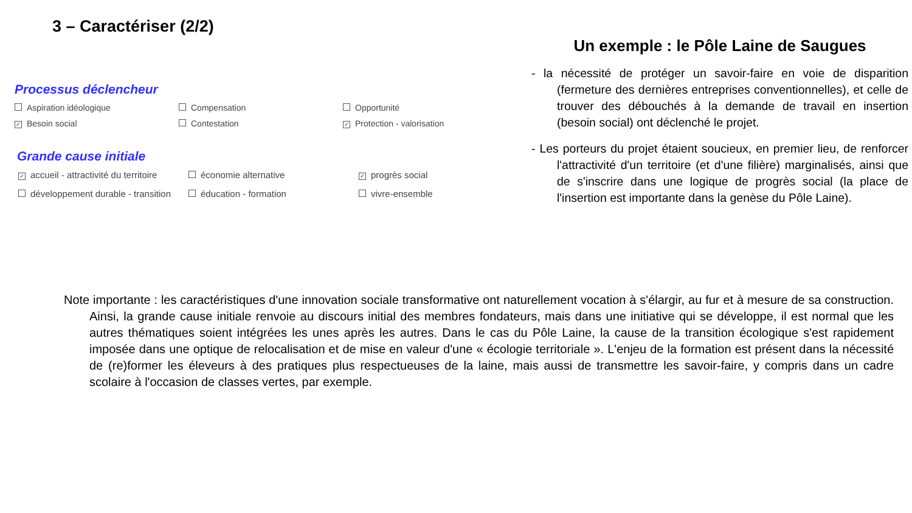3 – Caractériser (2/2)
Processus déclencheur
Aspiration idéologique
Compensation
Opportunité
✓ Besoin social
Contestation
✓ Protection - valorisation
Grande cause initiale
✓ accueil - attractivité du territoire
économie alternative
✓ progrès social
développement durable - transition
éducation - formation
vivre-ensemble
Un exemple : le Pôle Laine de Saugues
- la nécessité de protéger un savoir-faire en voie de disparition (fermeture des dernières entreprises conventionnelles), et celle de trouver des débouchés à la demande de travail en insertion (besoin social) ont déclenché le projet.
- Les porteurs du projet étaient soucieux, en premier lieu, de renforcer l'attractivité d'un territoire (et d'une filière) marginalisés, ainsi que de s'inscrire dans une logique de progrès social (la place de l'insertion est importante dans la genèse du Pôle Laine).
Note importante : les caractéristiques d'une innovation sociale transformative ont naturellement vocation à s'élargir, au fur et à mesure de sa construction. Ainsi, la grande cause initiale renvoie au discours initial des membres fondateurs, mais dans une initiative qui se développe, il est normal que les autres thématiques soient intégrées les unes après les autres. Dans le cas du Pôle Laine, la cause de la transition écologique s'est rapidement imposée dans une optique de relocalisation et de mise en valeur d'une « écologie territoriale ». L'enjeu de la formation est présent dans la nécessité de (re)former les éleveurs à des pratiques plus respectueuses de la laine, mais aussi de transmettre les savoir-faire, y compris dans un cadre scolaire à l'occasion de classes vertes, par exemple.